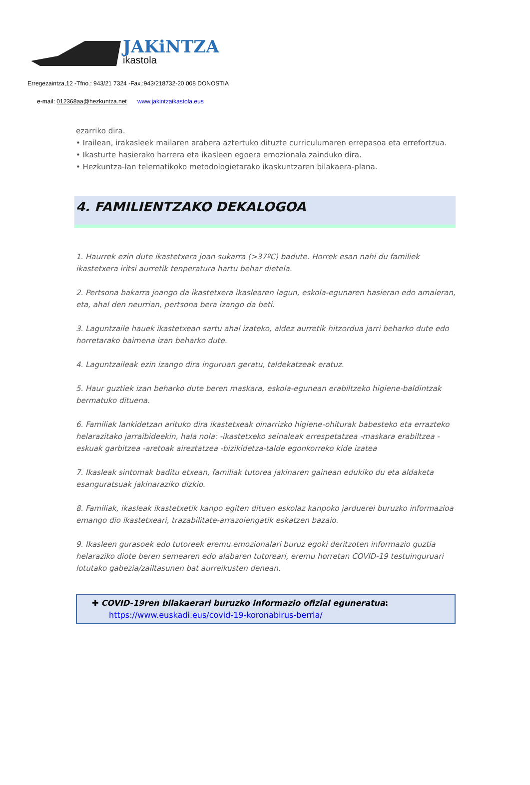JAKiNTZA
ikastola
Erregezaintza,12 -Tfno.: 943/21 7324 -Fax.:943/218732-20 008 DONOSTIA
e-mail: 012368aa@hezkuntza.net www.jakintzaikastola.eus
ezarriko dira.
• Irailean, irakasleek mailaren arabera aztertuko dituzte curriculumaren errepasoa eta errefortzua.
• Ikasturte hasierako harrera eta ikasleen egoera emozionala zainduko dira.
• Hezkuntza-lan telematikoko metodologietarako ikaskuntzaren bilakaera-plana.
4. FAMILIENTZAKO DEKALOGOA
1. Haurrek ezin dute ikastetxera joan sukarra (>37ºC) badute. Horrek esan nahi du familiek ikastetxera iritsi aurretik tenperatura hartu behar dietela.
2. Pertsona bakarra joango da ikastetxera ikaslearen lagun, eskola-egunaren hasieran edo amaieran, eta, ahal den neurrian, pertsona bera izango da beti.
3. Laguntzaile hauek ikastetxean sartu ahal izateko, aldez aurretik hitzordua jarri beharko dute edo horretarako baimena izan beharko dute.
4. Laguntzaileak ezin izango dira inguruan geratu, taldekatzeak eratuz.
5. Haur guztiek izan beharko dute beren maskara, eskola-egunean erabiltzeko higiene-baldintzak bermatuko dituena.
6. Familiak lankidetzan arituko dira ikastetxeak oinarrizko higiene-ohiturak babesteko eta errazteko helarazitako jarraibideekin, hala nola: -ikastetxeko seinaleak errespetatzea -maskara erabiltzea -eskuak garbitzea -aretoak aireztatzea -bizikidetza-talde egonkorreko kide izatea
7. Ikasleak sintomak baditu etxean, familiak tutorea jakinaren gainean edukiko du eta aldaketa esanguratsuak jakinaraziko dizkio.
8. Familiak, ikasleak ikastetxetik kanpo egiten dituen eskolaz kanpoko jarduerei buruzko informazioa emango dio ikastetxeari, trazabilitate-arrazoiengatik eskatzen bazaio.
9. Ikasleen gurasoek edo tutoreek eremu emozionalari buruz egoki deritzoten informazio guztia helaraziko diote beren semearen edo alabaren tutoreari, eremu horretan COVID-19 testuinguruari lotutako gabezia/zailtasunen bat aurreikusten denean.
✚ COVID-19ren bilakaerari buruzko informazio ofizial eguneratua:
https://www.euskadi.eus/covid-19-koronabirus-berria/